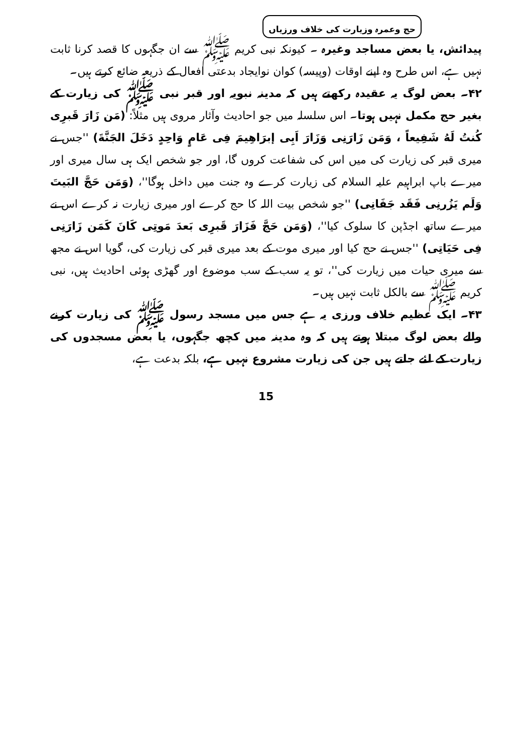حج وعمرہ وزیارت کی خلاف ورزیاں
پیدائش، یا بعض مساجد وغیرہ ۔ کیونکہ نبی کریم ﷺ سے ان جگہوں کا قصد کرنا ثابت نہیں ہے، اس طرح وہ اپنے اوقات (وپیسہ) کوان نوایجاد بدعتی افعال کے ذریعہ ضائع کرتے ہیں۔
۴۲۔ بعض لوگ یہ عقیدہ رکھتے ہیں کہ مدینہ نبویہ اور قبر نبی ﷺ کی زیارت کے بغیر حج مکمل نہیں ہوتا۔ اس سلسلہ میں جو احادیث وآثار مروی ہیں مثلاً: (مَن زَارَ قَبرِی کُنتُ لَهُ شَفِیعاً ، وَمَن زَارَنِی وَزَارَ اَبِی إبرَاهِیمَ فِی عَامٍ وَاحِدٍ دَخَلَ الجَنَّةَ) ''جس نے میری قبر کی زیارت کی میں اس کی شفاعت کروں گا، اور جو شخص ایک ہی سال میری اور میرے باپ ابراہیم علیہ السلام کی زیارت کرے وہ جنت میں داخل ہوگا''، (وَمَن حَجَّ البَیتَ وَلَم یَزُرنِی فَقَد جَفَانِی) ''جو شخص بیت اللہ کا حج کرے اور میری زیارت نہ کرے اس نے میرے ساتھ اجڈپن کا سلوک کیا''، (وَمَن حَجَّ فَزَارَ قَبرِی بَعدَ مَوتِی کَانَ کَمَن زَارَنِی فِی حَیَاتِی) ''جس نے حج کیا اور میری موت کے بعد میری قبر کی زیارت کی، گویا اس نے مجھ سے میری حیات میں زیارت کی''، تو یہ سب کے سب موضوع اور گھڑی ہوئی احادیث ہیں، نبی کریم ﷺ سے بالکل ثابت نہیں ہیں۔
۴۳۔ ایک عظیم خلاف ورزی یہ ہے جس میں مسجد رسول ﷺ کی زیارت کرنے والے بعض لوگ مبتلا ہوتے ہیں کہ وہ مدینہ میں کچھ جگہوں، یا بعض مسجدوں کی زیارت کے لئے جاتے ہیں جن کی زیارت مشروع نہیں ہے، بلکہ بدعت ہے،
15